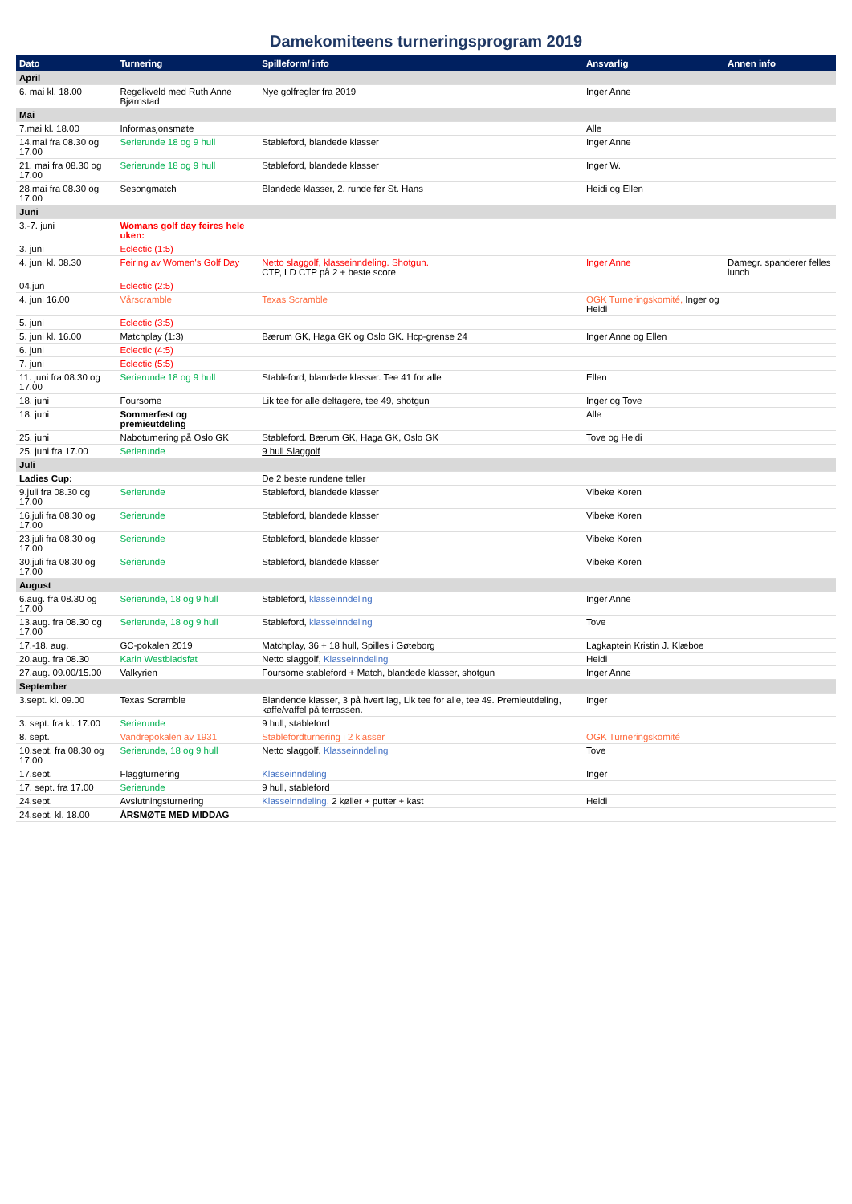Damekomiteens turneringsprogram 2019
| Dato | Turnering | Spilleform/ info | Ansvarlig | Annen info |
| --- | --- | --- | --- | --- |
| April | | | | |
| 6. mai kl. 18.00 | Regelkveld med Ruth Anne Bjørnstad | Nye golfregler fra 2019 | Inger Anne | |
| Mai | | | | |
| 7.mai kl. 18.00 | Informasjonsmøte | | Alle | |
| 14.mai fra 08.30 og 17.00 | Serierunde 18 og 9 hull | Stableford, blandede klasser | Inger Anne | |
| 21. mai fra 08.30 og 17.00 | Serierunde 18 og 9 hull | Stableford, blandede klasser | Inger W. | |
| 28.mai fra 08.30 og 17.00 | Sesongmatch | Blandede klasser, 2. runde før St. Hans | Heidi og Ellen | |
| Juni | | | | |
| 3.-7. juni | Womans golf day feires hele uken: | | | |
| 3. juni | Eclectic (1:5) | | | |
| 4. juni kl. 08.30 | Feiring av Women's Golf Day | Netto slaggolf, klasseinndeling. Shotgun. CTP, LD CTP på 2 + beste score | Inger Anne | Damegr. spanderer felles lunch |
| 04.jun | Eclectic (2:5) | | | |
| 4. juni 16.00 | Vårscramble | Texas Scramble | OGK Turneringskomité, Inger og Heidi | |
| 5. juni | Eclectic (3:5) | | | |
| 5. juni kl. 16.00 | Matchplay (1:3) | Bærum GK, Haga GK og Oslo GK. Hcp-grense 24 | Inger Anne og Ellen | |
| 6. juni | Eclectic (4:5) | | | |
| 7. juni | Eclectic (5:5) | | | |
| 11. juni fra 08.30 og 17.00 | Serierunde 18 og 9 hull | Stableford, blandede klasser. Tee 41 for alle | Ellen | |
| 18. juni | Foursome | Lik tee for alle deltagere, tee 49, shotgun | Inger og Tove | |
| 18. juni | Sommerfest og premieutdeling | | Alle | |
| 25. juni | Naboturnering på Oslo GK | Stableford. Bærum GK, Haga GK, Oslo GK | Tove og Heidi | |
| 25. juni fra 17.00 | Serierunde | 9 hull Slaggolf | | |
| Juli | | | | |
| Ladies Cup: | | De 2 beste rundene teller | | |
| 9.juli fra 08.30 og 17.00 | Serierunde | Stableford, blandede klasser | Vibeke Koren | |
| 16.juli fra 08.30 og 17.00 | Serierunde | Stableford, blandede klasser | Vibeke Koren | |
| 23.juli fra 08.30 og 17.00 | Serierunde | Stableford, blandede klasser | Vibeke Koren | |
| 30.juli fra 08.30 og 17.00 | Serierunde | Stableford, blandede klasser | Vibeke Koren | |
| August | | | | |
| 6.aug. fra 08.30 og 17.00 | Serierunde, 18 og 9 hull | Stableford, klasseinndeling | Inger Anne | |
| 13.aug. fra 08.30 og 17.00 | Serierunde, 18 og 9 hull | Stableford, klasseinndeling | Tove | |
| 17.-18. aug. | GC-pokalen 2019 | Matchplay, 36 + 18 hull, Spilles i Gøteborg | Lagkaptein Kristin J. Klæboe | |
| 20.aug. fra 08.30 | Karin Westbladsfat | Netto slaggolf, Klasseinndeling | Heidi | |
| 27.aug. 09.00/15.00 | Valkyrien | Foursome stableford + Match, blandede klasser, shotgun | Inger Anne | |
| September | | | | |
| 3.sept. kl. 09.00 | Texas Scramble | Blandende klasser, 3 på hvert lag, Lik tee for alle, tee 49. Premieutdeling, kaffe/vaffel på terrassen. | Inger | |
| 3. sept. fra kl. 17.00 | Serierunde | 9 hull, stableford | | |
| 8. sept. | Vandrepokalen av 1931 | Stablefordturnering i 2 klasser | OGK Turneringskomité | |
| 10.sept. fra 08.30 og 17.00 | Serierunde, 18 og 9 hull | Netto slaggolf, Klasseinndeling | Tove | |
| 17.sept. | Flaggturnering | Klasseinndeling | Inger | |
| 17. sept. fra 17.00 | Serierunde | 9 hull, stableford | | |
| 24.sept. | Avslutningsturnering | Klasseinndeling, 2 køller + putter + kast | Heidi | |
| 24.sept. kl. 18.00 | ÅRSMØTE MED MIDDAG | | | |